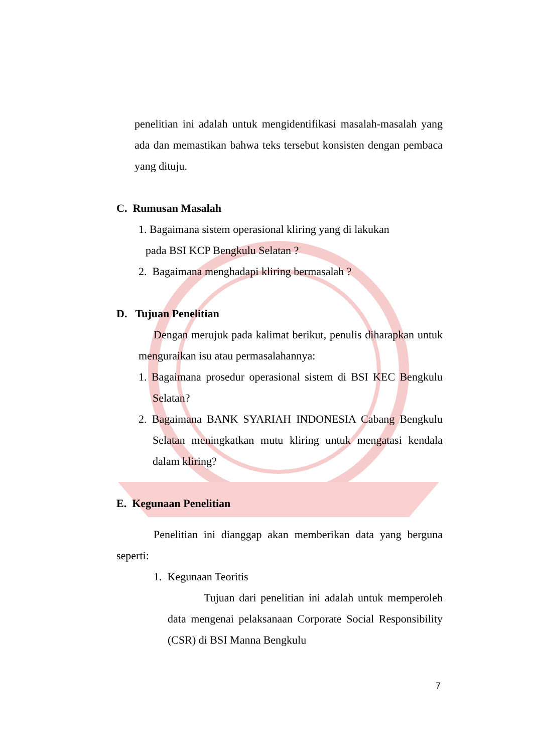penelitian ini adalah untuk mengidentifikasi masalah-masalah yang ada dan memastikan bahwa teks tersebut konsisten dengan pembaca yang dituju.
C. Rumusan Masalah
1. Bagaimana sistem operasional kliring yang di lakukan
pada BSI KCP Bengkulu Selatan ?
2. Bagaimana menghadapi kliring bermasalah ?
D. Tujuan Penelitian
Dengan merujuk pada kalimat berikut, penulis diharapkan untuk menguraikan isu atau permasalahannya:
1. Bagaimana prosedur operasional sistem di BSI KEC Bengkulu Selatan?
2. Bagaimana BANK SYARIAH INDONESIA Cabang Bengkulu Selatan meningkatkan mutu kliring untuk mengatasi kendala dalam kliring?
E. Kegunaan Penelitian
Penelitian ini dianggap akan memberikan data yang berguna seperti:
1. Kegunaan Teoritis
Tujuan dari penelitian ini adalah untuk memperoleh data mengenai pelaksanaan Corporate Social Responsibility (CSR) di BSI Manna Bengkulu
7